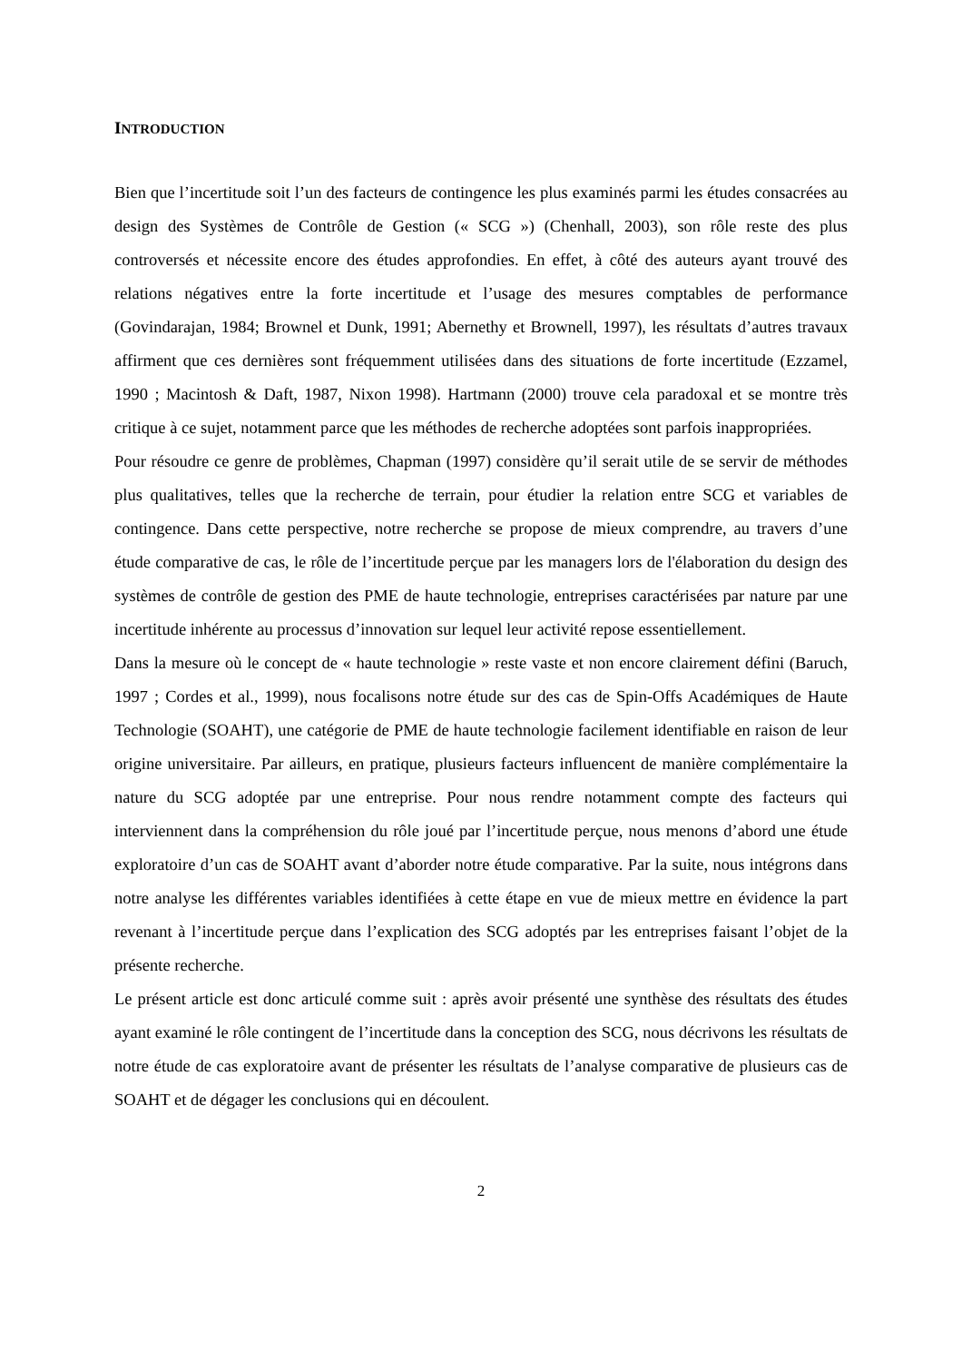INTRODUCTION
Bien que l’incertitude soit l’un des facteurs de contingence les plus examinés parmi les études consacrées au design des Systèmes de Contrôle de Gestion (« SCG ») (Chenhall, 2003), son rôle reste des plus controversés et nécessite encore des études approfondies. En effet, à côté des auteurs ayant trouvé des relations négatives entre la forte incertitude et l’usage des mesures comptables de performance (Govindarajan, 1984; Brownel et Dunk, 1991; Abernethy et Brownell, 1997), les résultats d’autres travaux affirment que ces dernières sont fréquemment utilisées dans des situations de forte incertitude (Ezzamel, 1990 ; Macintosh & Daft, 1987, Nixon 1998). Hartmann (2000) trouve cela paradoxal et se montre très critique à ce sujet, notamment parce que les méthodes de recherche adoptées sont parfois inappropriées.
Pour résoudre ce genre de problèmes, Chapman (1997) considère qu’il serait utile de se servir de méthodes plus qualitatives, telles que la recherche de terrain, pour étudier la relation entre SCG et variables de contingence. Dans cette perspective, notre recherche se propose de mieux comprendre, au travers d’une étude comparative de cas, le rôle de l’incertitude perçue par les managers lors de l'élaboration du design des systèmes de contrôle de gestion des PME de haute technologie, entreprises caractérisées par nature par une incertitude inhérente au processus d’innovation sur lequel leur activité repose essentiellement.
Dans la mesure où le concept de « haute technologie » reste vaste et non encore clairement défini (Baruch, 1997 ; Cordes et al., 1999), nous focalisons notre étude sur des cas de Spin-Offs Académiques de Haute Technologie (SOAHT), une catégorie de PME de haute technologie facilement identifiable en raison de leur origine universitaire. Par ailleurs, en pratique, plusieurs facteurs influencent de manière complémentaire la nature du SCG adoptée par une entreprise. Pour nous rendre notamment compte des facteurs qui interviennent dans la compréhension du rôle joué par l’incertitude perçue, nous menons d’abord une étude exploratoire d’un cas de SOAHT avant d’aborder notre étude comparative. Par la suite, nous intégrons dans notre analyse les différentes variables identifiées à cette étape en vue de mieux mettre en évidence la part revenant à l’incertitude perçue dans l’explication des SCG adoptés par les entreprises faisant l’objet de la présente recherche.
Le présent article est donc articulé comme suit : après avoir présenté une synthèse des résultats des études ayant examiné le rôle contingent de l’incertitude dans la conception des SCG, nous décrivons les résultats de notre étude de cas exploratoire avant de présenter les résultats de l’analyse comparative de plusieurs cas de SOAHT et de dégager les conclusions qui en découlent.
2